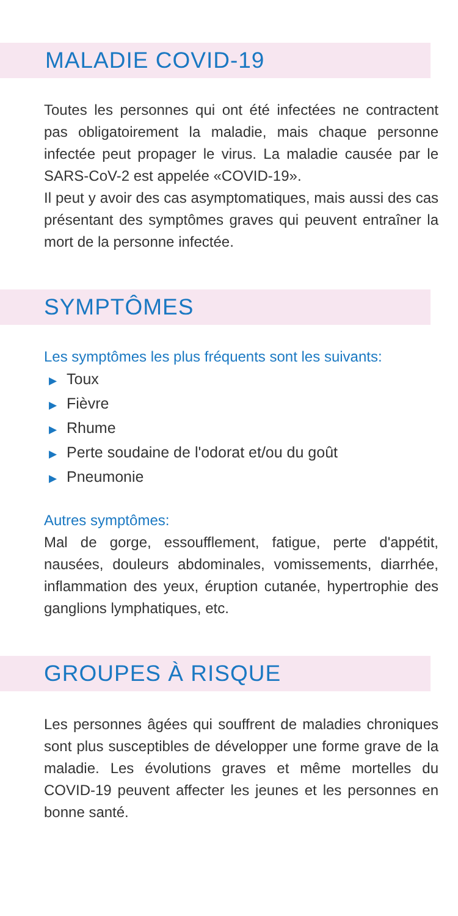MALADIE COVID-19
Toutes les personnes qui ont été infectées ne contractent pas obligatoirement la maladie, mais chaque personne infectée peut propager le virus. La maladie causée par le SARS-CoV-2 est appelée «COVID-19».
Il peut y avoir des cas asymptomatiques, mais aussi des cas présentant des symptômes graves qui peuvent entraîner la mort de la personne infectée.
SYMPTÔMES
Les symptômes les plus fréquents sont les suivants:
▶ Toux
▶ Fièvre
▶ Rhume
▶ Perte soudaine de l'odorat et/ou du goût
▶ Pneumonie
Autres symptômes:
Mal de gorge, essoufflement, fatigue, perte d'appétit, nausées, douleurs abdominales, vomissements, diarrhée, inflammation des yeux, éruption cutanée, hypertrophie des ganglions lymphatiques, etc.
GROUPES À RISQUE
Les personnes âgées qui souffrent de maladies chroniques sont plus susceptibles de développer une forme grave de la maladie. Les évolutions graves et même mortelles du COVID-19 peuvent affecter les jeunes et les personnes en bonne santé.